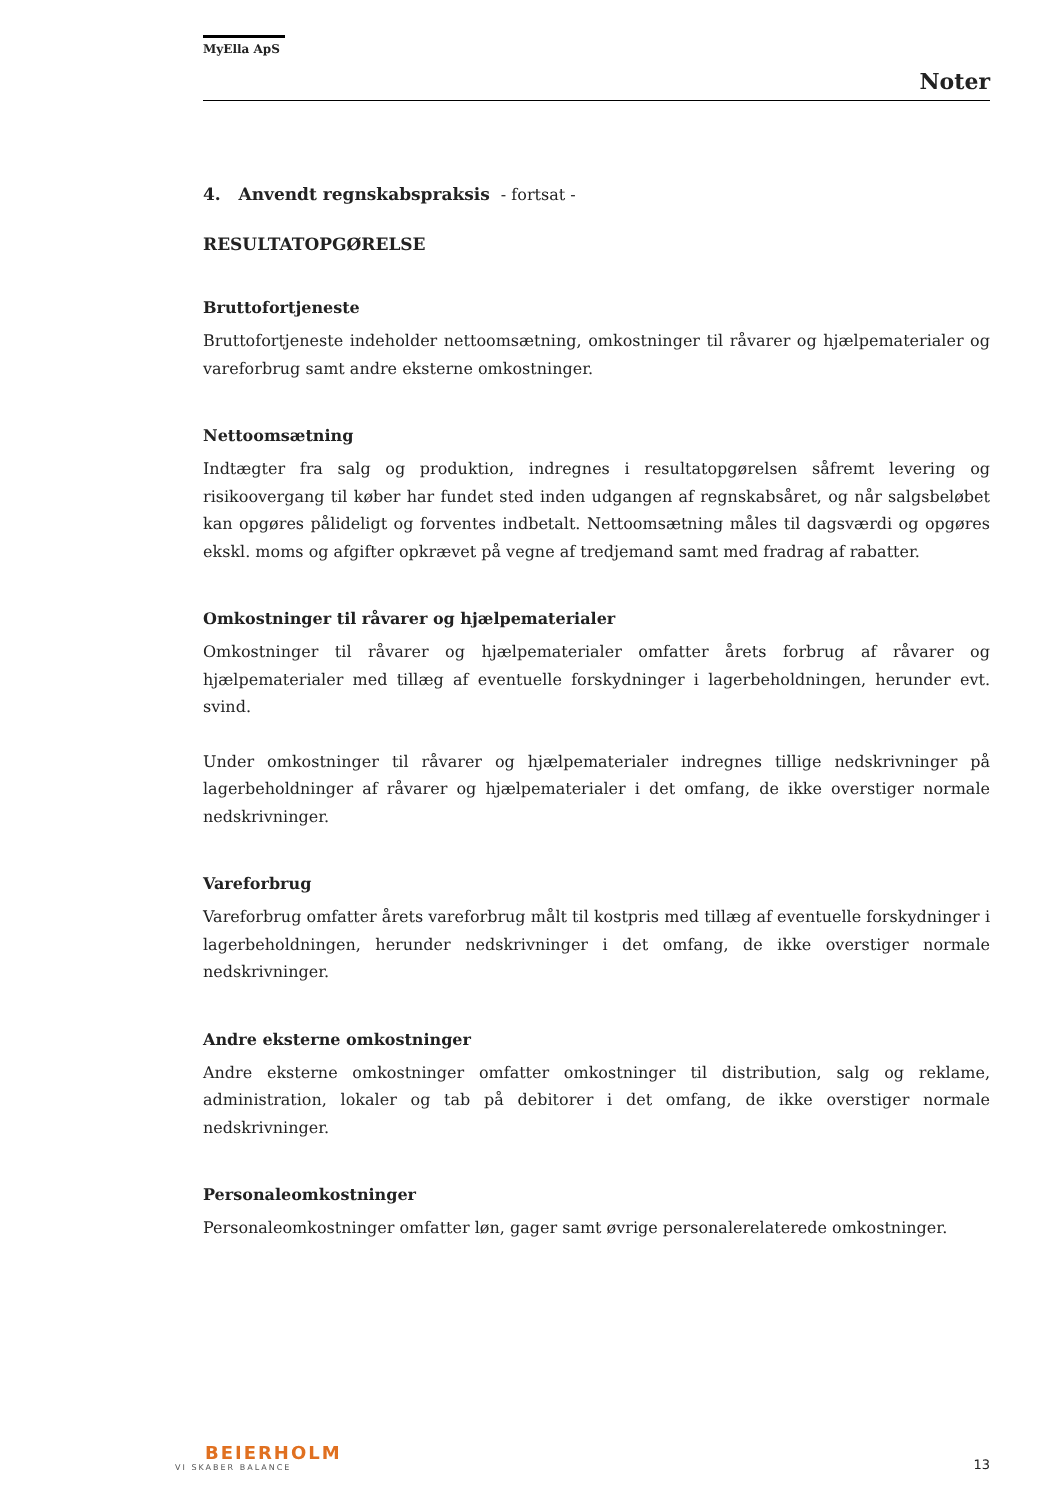MyElla ApS
Noter
4. Anvendt regnskabspraksis - fortsat -
RESULTATOPGØRELSE
Bruttofortjeneste
Bruttofortjeneste indeholder nettoomsætning, omkostninger til råvarer og hjælpematerialer og vareforbrug samt andre eksterne omkostninger.
Nettoomsætning
Indtægter fra salg og produktion, indregnes i resultatopgørelsen såfremt levering og risikoovergang til køber har fundet sted inden udgangen af regnskabsåret, og når salgsbeløbet kan opgøres pålideligt og forventes indbetalt. Nettoomsætning måles til dagsværdi og opgøres ekskl. moms og afgifter opkrævet på vegne af tredjemand samt med fradrag af rabatter.
Omkostninger til råvarer og hjælpematerialer
Omkostninger til råvarer og hjælpematerialer omfatter årets forbrug af råvarer og hjælpematerialer med tillæg af eventuelle forskydninger i lagerbeholdningen, herunder evt. svind.
Under omkostninger til råvarer og hjælpematerialer indregnes tillige nedskrivninger på lagerbeholdninger af råvarer og hjælpematerialer i det omfang, de ikke overstiger normale nedskrivninger.
Vareforbrug
Vareforbrug omfatter årets vareforbrug målt til kostpris med tillæg af eventuelle forskydninger i lagerbeholdningen, herunder nedskrivninger i det omfang, de ikke overstiger normale nedskrivninger.
Andre eksterne omkostninger
Andre eksterne omkostninger omfatter omkostninger til distribution, salg og reklame, administration, lokaler og tab på debitorer i det omfang, de ikke overstiger normale nedskrivninger.
Personaleomkostninger
Personaleomkostninger omfatter løn, gager samt øvrige personalerelaterede omkostninger.
BEIERHOLM
VI SKABER BALANCE
13